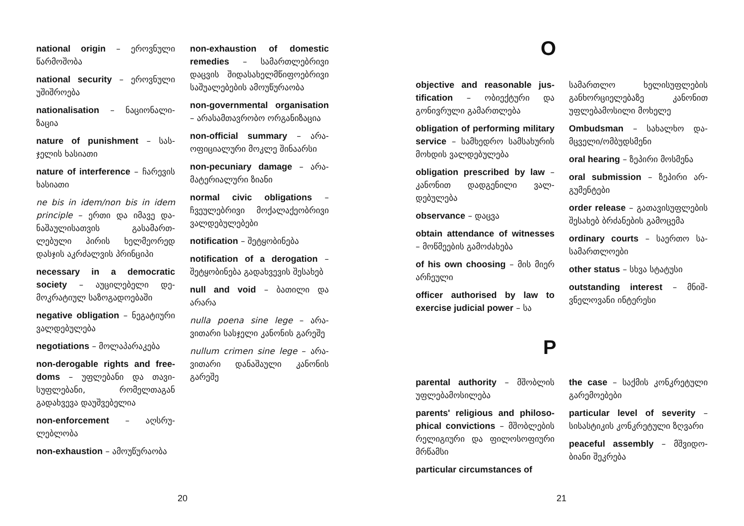national origin – ეროვნული წარმოშობა
national security – ეროვნული უშიშროება
nationalisation – ნაციონალი­ზაცია
nature of punishment – სას­ჯელის ხასიათი
nature of interference – ჩარე­ვის ხასიათი
ne bis in idem/non bis in idem principle – ერთი და იმავე და­ნაშაულისათვის გასამართ­ლებული პირის ხელმეორედ დასჯის აკრძალვის პრინციპი
necessary in a democratic society – აუცილებელი დე­მოკრატიულ საზოგადოებაში
negative obligation – ნეგა­ტიური ვალდებულება
negotiations – მოლაპარაკება
non-derogable rights and free­doms – უფლებანი და თავი­სუფლებანი, რომელთაგან გადახვევა დაუშვებელია
non-enforcement – აღსრუ­ლებლობა
non-exhaustion – ამოუწურაობა
non-exhaustion of domestic remedies – სამართლებრი­ვი დაცვის შიდასახელმწი­ფოებრივი საშუალებების ამოუწურაობა
non-governmental organi­sation – არასამთავრობო ორ­განიზაცია
non-official summary – არა­ოფიციალური მოკლე ში­ნაარსი
non-pecuniary damage – არა­მატერიალური ზიანი
normal civic obligations – ჩვეულებრივი მოქალაქე­ობრივი ვალდებულებები
notification – შეტყობინება
notification of a derogation – შეტყობინება გადახვევის შესახებ
null and void – ბათილი და არარა
nulla poena sine lege – არა­ვითარი სასჯელი კანონის გარეშე
nullum crimen sine lege – არა­ვითარი დანაშაული კანონის გარეშე
20
O
objective and reasonable jus­tification – ობიექტური და გონივრული გამართლება
obligation of performing military service – სამხედრო სამსახურის მოხდის ვალდე­ბულება
obligation prescribed by law – კანონით დადგენილი ვალ­დებულება
observance – დაცვა
obtain attendance of witnesses – მოწმეების გამოძახება
of his own choosing – მის მიერ არჩეული
officer authorised by law to exercise judicial power – სა­
სამართლო ხელისუფლების განხორციელებაზე კანონით უფლებამოსილი მოხელე
Ombudsman – სახალხო და­მცველი/ომბუდსმენი
oral hearing – ზეპირი მოსმე­ნა
oral submission – ზეპირი არ­გუმენტები
order release – გათავისუ­ფლების შესახებ ბრძანების გამოცემა
ordinary courts – საერთო სა­სამართლოები
other status – სხვა სტატუსი
outstanding interest – მნიშ­ვნელოვანი ინტერესი
P
parental authority – მშობლის უფლებამოსილება
parents' religious and philoso­phical convictions – მშობლე­ბის რელიგიური და ფილოსო­ფიური მრწამსი
particular circumstances of
the case – საქმის კონკრეტუ­ლი გარემოებები
particular level of severity – სისასტიკის კონკრეტული ზღვარი
peaceful assembly – მშვიდო­ბიანი შეკრება
21